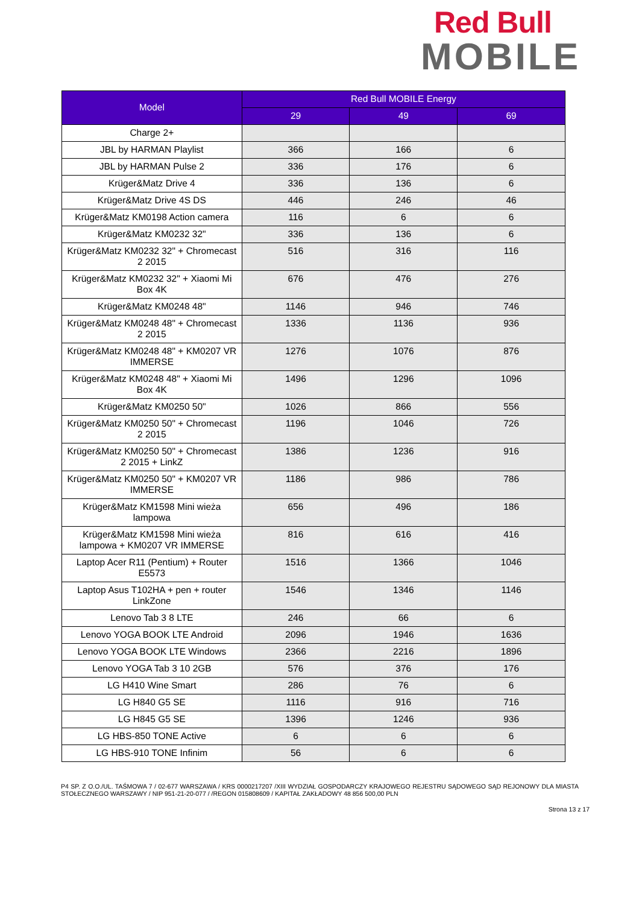Red Bull
MOBILE
| Model | Red Bull MOBILE Energy | | |
| --- | --- | --- | --- |
| | 29 | 49 | 69 |
| Charge 2+ | | | |
| JBL by HARMAN Playlist | 366 | 166 | 6 |
| JBL by HARMAN Pulse 2 | 336 | 176 | 6 |
| Krüger&Matz Drive 4 | 336 | 136 | 6 |
| Krüger&Matz Drive 4S DS | 446 | 246 | 46 |
| Krüger&Matz KM0198 Action camera | 116 | 6 | 6 |
| Krüger&Matz KM0232 32" | 336 | 136 | 6 |
| Krüger&Matz KM0232 32" + Chromecast 2 2015 | 516 | 316 | 116 |
| Krüger&Matz KM0232 32" + Xiaomi Mi Box 4K | 676 | 476 | 276 |
| Krüger&Matz KM0248 48" | 1146 | 946 | 746 |
| Krüger&Matz KM0248 48" + Chromecast 2 2015 | 1336 | 1136 | 936 |
| Krüger&Matz KM0248 48" + KM0207 VR IMMERSE | 1276 | 1076 | 876 |
| Krüger&Matz KM0248 48" + Xiaomi Mi Box 4K | 1496 | 1296 | 1096 |
| Krüger&Matz KM0250 50" | 1026 | 866 | 556 |
| Krüger&Matz KM0250 50" + Chromecast 2 2015 | 1196 | 1046 | 726 |
| Krüger&Matz KM0250 50" + Chromecast 2 2015 + LinkZ | 1386 | 1236 | 916 |
| Krüger&Matz KM0250 50" + KM0207 VR IMMERSE | 1186 | 986 | 786 |
| Krüger&Matz KM1598 Mini wieża lampowa | 656 | 496 | 186 |
| Krüger&Matz KM1598 Mini wieża lampowa + KM0207 VR IMMERSE | 816 | 616 | 416 |
| Laptop Acer R11 (Pentium) + Router E5573 | 1516 | 1366 | 1046 |
| Laptop Asus T102HA + pen + router LinkZone | 1546 | 1346 | 1146 |
| Lenovo Tab 3 8 LTE | 246 | 66 | 6 |
| Lenovo YOGA BOOK LTE Android | 2096 | 1946 | 1636 |
| Lenovo YOGA BOOK LTE Windows | 2366 | 2216 | 1896 |
| Lenovo YOGA Tab 3 10 2GB | 576 | 376 | 176 |
| LG H410 Wine Smart | 286 | 76 | 6 |
| LG H840 G5 SE | 1116 | 916 | 716 |
| LG H845 G5 SE | 1396 | 1246 | 936 |
| LG HBS-850 TONE Active | 6 | 6 | 6 |
| LG HBS-910 TONE Infinim | 56 | 6 | 6 |
P4 SP. Z O.O./UL. TAŚMOWA 7 / 02-677 WARSZAWA / KRS 0000217207 /XIII WYDZIAŁ GOSPODARCZY KRAJOWEGO REJESTRU SĄDOWEGO SĄD REJONOWY DLA MIASTA STOŁECZNEGO WARSZAWY / NIP 951-21-20-077 / /REGON 015808609 / KAPITAŁ ZAKŁADOWY 48 856 500,00 PLN
Strona 13 z 17